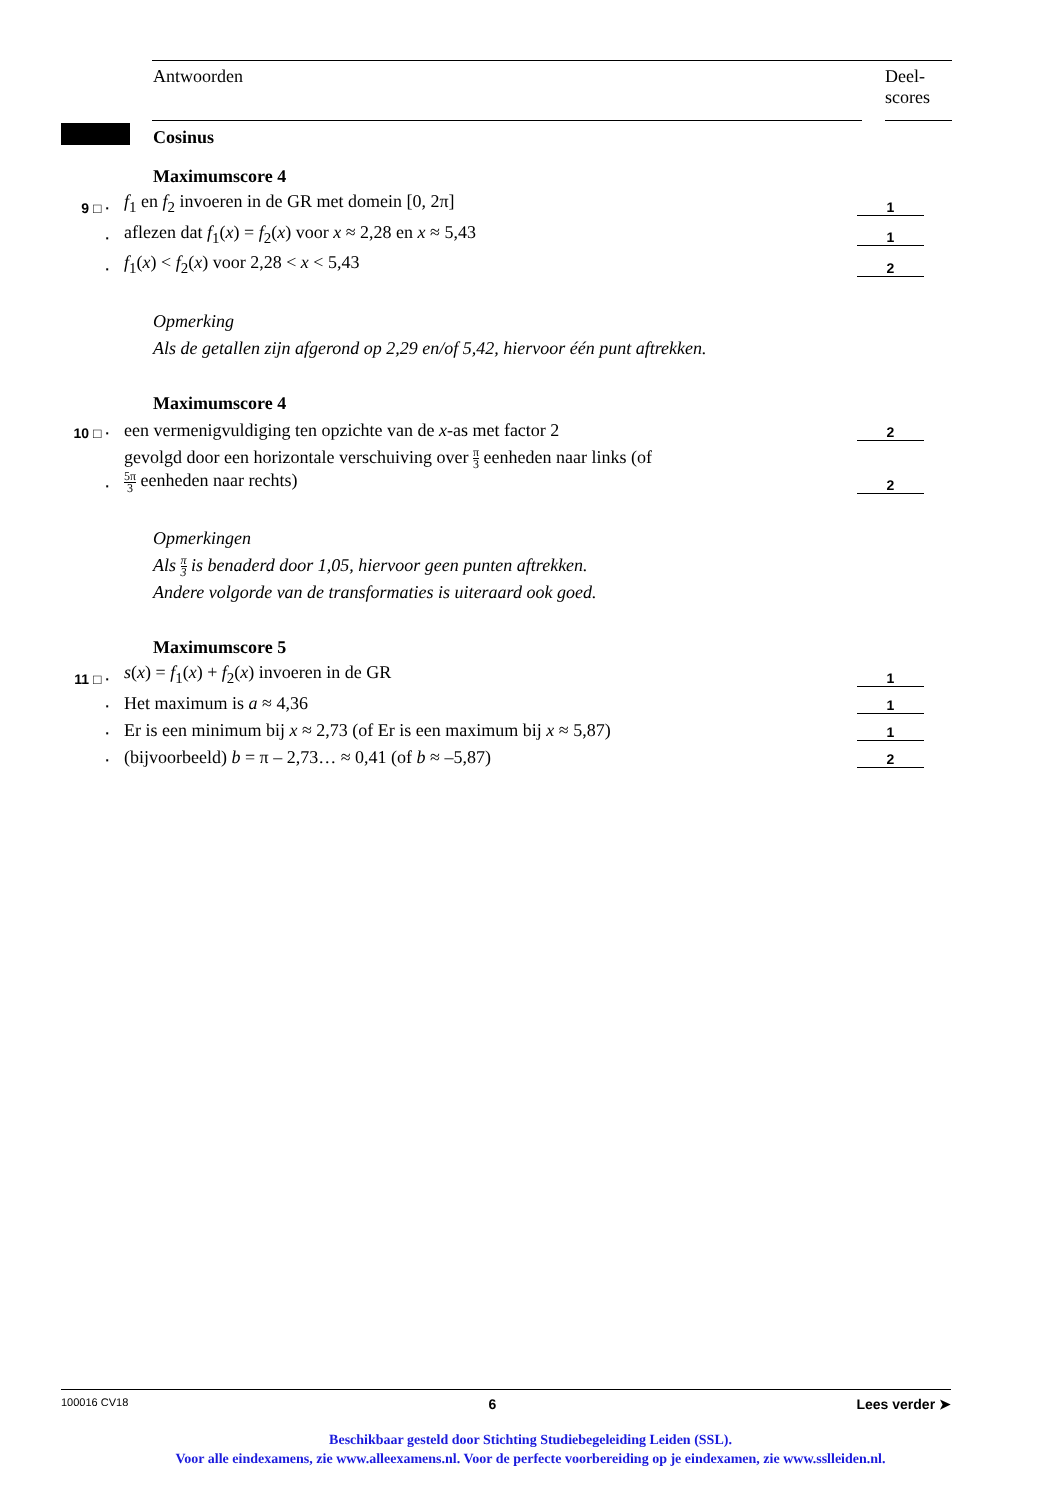Antwoorden Deel-
scores
Cosinus
Maximumscore 4
9 □ · f<sub>1</sub> en f<sub>2</sub> invoeren in de GR met domein [0, 2π] 1
· aflezen dat f<sub>1</sub>(x) = f<sub>2</sub>(x) voor x ≈ 2,28 en x ≈ 5,43 1
· f<sub>1</sub>(x) < f<sub>2</sub>(x) voor 2,28 < x < 5,43 2
Opmerking
Als de getallen zijn afgerond op 2,29 en/of 5,42, hiervoor één punt aftrekken.
Maximumscore 4
10 □ · een vermenigvuldiging ten opzichte van de x-as met factor 2 2
· gevolgd door een horizontale verschuiving over π 3 eenheden naar links (of
5π 3 eenheden naar rechts) 2
Opmerkingen
Als π 3 is benaderd door 1,05, hiervoor geen punten aftrekken.
Andere volgorde van de transformaties is uiteraard ook goed.
Maximumscore 5
11 □ · s(x) = f<sub>1</sub>(x) + f<sub>2</sub>(x) invoeren in de GR 1
· Het maximum is a ≈ 4,36 1
· Er is een minimum bij x ≈ 2,73 (of Er is een maximum bij x ≈ 5,87) 1
· (bijvoorbeeld) b = π – 2,73… ≈ 0,41 (of b ≈ –5,87) 2
100016 CV18 6 Lees verder ➤
Beschikbaar gesteld door Stichting Studiebegeleiding Leiden (SSL).
Voor alle eindexamens, zie www.alleexamens.nl. Voor de perfecte voorbereiding op je eindexamen, zie www.sslleiden.nl.